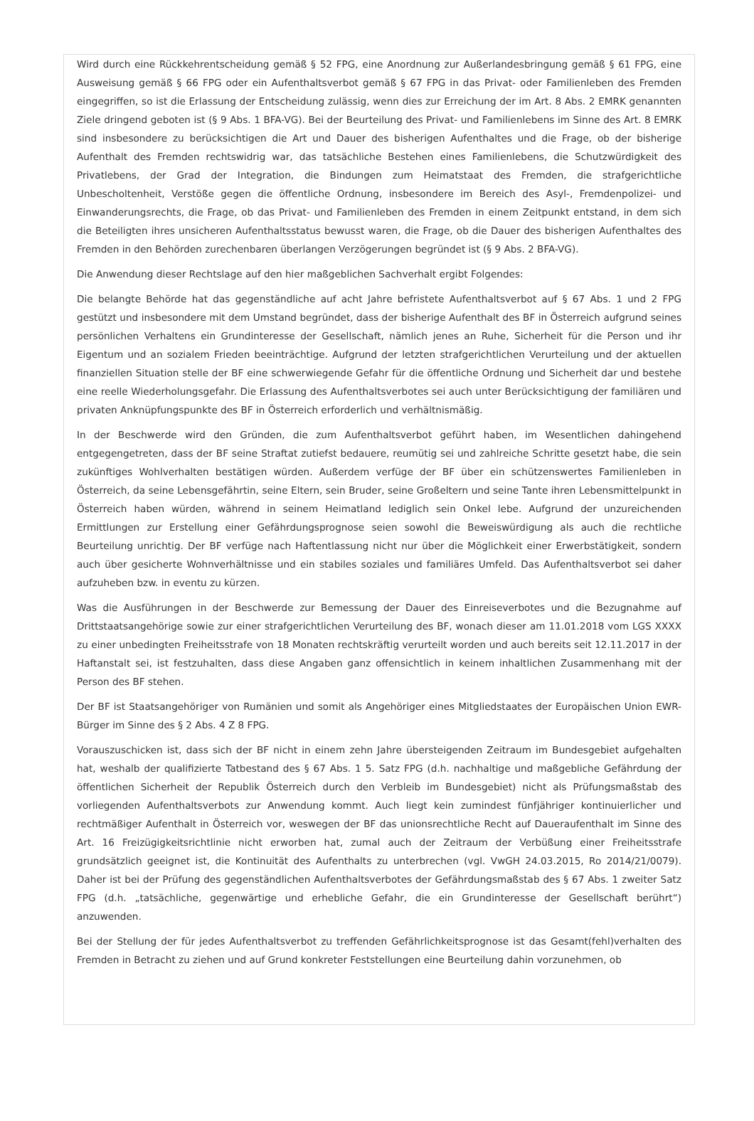Wird durch eine Rückkehrentscheidung gemäß § 52 FPG, eine Anordnung zur Außerlandesbringung gemäß § 61 FPG, eine Ausweisung gemäß § 66 FPG oder ein Aufenthaltsverbot gemäß § 67 FPG in das Privat- oder Familienleben des Fremden eingegriffen, so ist die Erlassung der Entscheidung zulässig, wenn dies zur Erreichung der im Art. 8 Abs. 2 EMRK genannten Ziele dringend geboten ist (§ 9 Abs. 1 BFA-VG). Bei der Beurteilung des Privat- und Familienlebens im Sinne des Art. 8 EMRK sind insbesondere zu berücksichtigen die Art und Dauer des bisherigen Aufenthaltes und die Frage, ob der bisherige Aufenthalt des Fremden rechtswidrig war, das tatsächliche Bestehen eines Familienlebens, die Schutzwürdigkeit des Privatlebens, der Grad der Integration, die Bindungen zum Heimatstaat des Fremden, die strafgerichtliche Unbescholtenheit, Verstöße gegen die öffentliche Ordnung, insbesondere im Bereich des Asyl-, Fremdenpolizei- und Einwanderungsrechts, die Frage, ob das Privat- und Familienleben des Fremden in einem Zeitpunkt entstand, in dem sich die Beteiligten ihres unsicheren Aufenthaltsstatus bewusst waren, die Frage, ob die Dauer des bisherigen Aufenthaltes des Fremden in den Behörden zurechenbaren überlangen Verzögerungen begründet ist (§ 9 Abs. 2 BFA-VG).
Die Anwendung dieser Rechtslage auf den hier maßgeblichen Sachverhalt ergibt Folgendes:
Die belangte Behörde hat das gegenständliche auf acht Jahre befristete Aufenthaltsverbot auf § 67 Abs. 1 und 2 FPG gestützt und insbesondere mit dem Umstand begründet, dass der bisherige Aufenthalt des BF in Österreich aufgrund seines persönlichen Verhaltens ein Grundinteresse der Gesellschaft, nämlich jenes an Ruhe, Sicherheit für die Person und ihr Eigentum und an sozialem Frieden beeinträchtige. Aufgrund der letzten strafgerichtlichen Verurteilung und der aktuellen finanziellen Situation stelle der BF eine schwerwiegende Gefahr für die öffentliche Ordnung und Sicherheit dar und bestehe eine reelle Wiederholungsgefahr. Die Erlassung des Aufenthaltsverbotes sei auch unter Berücksichtigung der familiären und privaten Anknüpfungspunkte des BF in Österreich erforderlich und verhältnismäßig.
In der Beschwerde wird den Gründen, die zum Aufenthaltsverbot geführt haben, im Wesentlichen dahingehend entgegengetreten, dass der BF seine Straftat zutiefst bedauere, reumütig sei und zahlreiche Schritte gesetzt habe, die sein zukünftiges Wohlverhalten bestätigen würden. Außerdem verfüge der BF über ein schützenswertes Familienleben in Österreich, da seine Lebensgefährtin, seine Eltern, sein Bruder, seine Großeltern und seine Tante ihren Lebensmittelpunkt in Österreich haben würden, während in seinem Heimatland lediglich sein Onkel lebe. Aufgrund der unzureichenden Ermittlungen zur Erstellung einer Gefährdungsprognose seien sowohl die Beweiswürdigung als auch die rechtliche Beurteilung unrichtig. Der BF verfüge nach Haftentlassung nicht nur über die Möglichkeit einer Erwerbstätigkeit, sondern auch über gesicherte Wohnverhältnisse und ein stabiles soziales und familiäres Umfeld. Das Aufenthaltsverbot sei daher aufzuheben bzw. in eventu zu kürzen.
Was die Ausführungen in der Beschwerde zur Bemessung der Dauer des Einreiseverbotes und die Bezugnahme auf Drittstaatsangehörige sowie zur einer strafgerichtlichen Verurteilung des BF, wonach dieser am 11.01.2018 vom LGS XXXX zu einer unbedingten Freiheitsstrafe von 18 Monaten rechtskräftig verurteilt worden und auch bereits seit 12.11.2017 in der Haftanstalt sei, ist festzuhalten, dass diese Angaben ganz offensichtlich in keinem inhaltlichen Zusammenhang mit der Person des BF stehen.
Der BF ist Staatsangehöriger von Rumänien und somit als Angehöriger eines Mitgliedstaates der Europäischen Union EWR-Bürger im Sinne des § 2 Abs. 4 Z 8 FPG.
Vorauszuschicken ist, dass sich der BF nicht in einem zehn Jahre übersteigenden Zeitraum im Bundesgebiet aufgehalten hat, weshalb der qualifizierte Tatbestand des § 67 Abs. 1 5. Satz FPG (d.h. nachhaltige und maßgebliche Gefährdung der öffentlichen Sicherheit der Republik Österreich durch den Verbleib im Bundesgebiet) nicht als Prüfungsmaßstab des vorliegenden Aufenthaltsverbots zur Anwendung kommt. Auch liegt kein zumindest fünfjähriger kontinuierlicher und rechtmäßiger Aufenthalt in Österreich vor, weswegen der BF das unionsrechtliche Recht auf Daueraufenthalt im Sinne des Art. 16 Freizügigkeitsrichtlinie nicht erworben hat, zumal auch der Zeitraum der Verbüßung einer Freiheitsstrafe grundsätzlich geeignet ist, die Kontinuität des Aufenthalts zu unterbrechen (vgl. VwGH 24.03.2015, Ro 2014/21/0079). Daher ist bei der Prüfung des gegenständlichen Aufenthaltsverbotes der Gefährdungsmaßstab des § 67 Abs. 1 zweiter Satz FPG (d.h. „tatsächliche, gegenwärtige und erhebliche Gefahr, die ein Grundinteresse der Gesellschaft berührt“) anzuwenden.
Bei der Stellung der für jedes Aufenthaltsverbot zu treffenden Gefährlichkeitsprognose ist das Gesamt(fehl)verhalten des Fremden in Betracht zu ziehen und auf Grund konkreter Feststellungen eine Beurteilung dahin vorzunehmen, ob